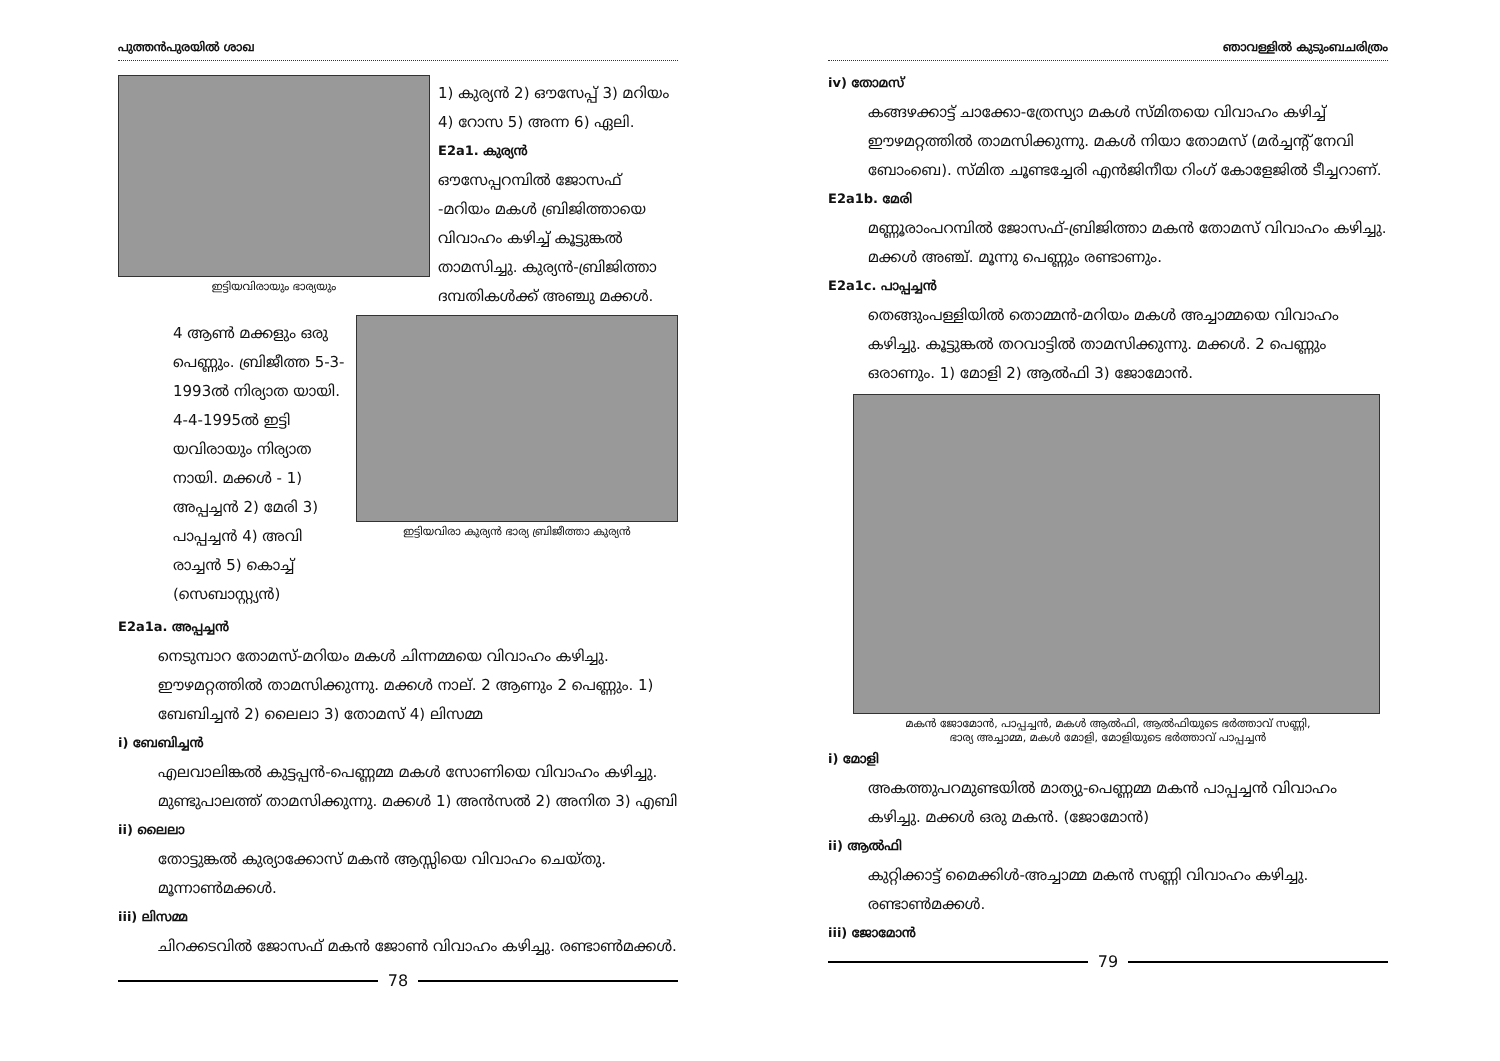പുത്തൻപുരയിൽ ശാഖ
ഇട്ടിയവിരായും ഭാര്യയും
1) കുര്യൻ 2) ഔസേപ്പ് 3) മറിയം 4) റോസ 5) അന്ന 6) ഏലി.
E2a1. കുര്യൻ
ഔസേപ്പറമ്പിൽ ജോസഫ് -മറിയം മകൾ ബ്രിജിത്തായെ വിവാഹം കഴിച്ച് കൂട്ടുങ്കൽ താമസിച്ചു. കുര്യൻ-ബ്രിജിത്താ ദമ്പതികൾക്ക് അഞ്ചു മക്കൾ.
4 ആൺ മക്കളും ഒരു പെണ്ണും. ബ്രിജീത്ത 5-3-1993ൽ നിര്യാത യായി. 4-4-1995ൽ ഇട്ടി യവിരായും നിര്യാത നായി. മക്കൾ - 1) അപ്പച്ചൻ 2) മേരി 3) പാപ്പച്ചൻ 4) അവി രാച്ചൻ 5) കൊച്ച് (സെബാസ്റ്റ്യൻ)
ഇട്ടിയവിരാ കുര്യൻ ഭാര്യ ബ്രിജീത്താ കുര്യൻ
E2a1a. അപ്പച്ചൻ
നെടുമ്പാറ തോമസ്-മറിയം മകൾ ചിന്നമ്മയെ വിവാഹം കഴിച്ചു. ഈഴമറ്റത്തിൽ താമസിക്കുന്നു. മക്കൾ നാല്. 2 ആണും 2 പെണ്ണും. 1) ബേബിച്ചൻ 2) ലൈലാ 3) തോമസ് 4) ലിസമ്മ
i) ബേബിച്ചൻ
എലവാലിങ്കൽ കുട്ടപ്പൻ-പെണ്ണമ്മ മകൾ സോണിയെ വിവാഹം കഴിച്ചു. മുണ്ടുപാലത്ത് താമസിക്കുന്നു. മക്കൾ 1) അൻസൽ 2) അനിത 3) എബി
ii) ലൈലാ
തോട്ടുങ്കൽ കുര്യാക്കോസ് മകൻ ആസ്സിയെ വിവാഹം ചെയ്തു. മൂന്നാൺമക്കൾ.
iii) ലിസമ്മ
ചിറക്കടവിൽ ജോസഫ് മകൻ ജോൺ വിവാഹം കഴിച്ചു. രണ്ടാൺമക്കൾ.
78
ഞാവള്ളിൽ കുടുംബചരിത്രം
iv) തോമസ്
കങ്ങഴക്കാട്ട് ചാക്കോ-ത്രേസ്യാ മകൾ സ്മിതയെ വിവാഹം കഴിച്ച് ഈഴമറ്റത്തിൽ താമസിക്കുന്നു. മകൾ നിയാ തോമസ് (മർച്ചന്റ് നേവി ബോംബെ). സ്മിത ചൂണ്ടച്ചേരി എൻജിനീയ റിംഗ് കോളേജിൽ ടീച്ചറാണ്.
E2a1b. മേരി
മണ്ണൂരാംപറമ്പിൽ ജോസഫ്-ബ്രിജിത്താ മകൻ തോമസ് വിവാഹം കഴിച്ചു. മക്കൾ അഞ്ച്. മൂന്നു പെണ്ണും രണ്ടാണും.
E2a1c. പാപ്പച്ചൻ
തെങ്ങുംപള്ളിയിൽ തൊമ്മൻ-മറിയം മകൾ അച്ചാമ്മയെ വിവാഹം കഴിച്ചു. കൂട്ടുങ്കൽ തറവാട്ടിൽ താമസിക്കുന്നു. മക്കൾ. 2 പെണ്ണും ഒരാണും. 1) മോളി 2) ആൽഫി 3) ജോമോൻ.
മകൻ ജോമോൻ, പാപ്പച്ചൻ, മകൾ ആൽഫി, ആൽഫിയുടെ ഭർത്താവ് സണ്ണി,
ഭാര്യ അച്ചാമ്മ, മകൾ മോളി, മോളിയുടെ ഭർത്താവ് പാപ്പച്ചൻ
i) മോളി
അകത്തുപറമുണ്ടയിൽ മാത്യു-പെണ്ണമ്മ മകൻ പാപ്പച്ചൻ വിവാഹം കഴിച്ചു. മക്കൾ ഒരു മകൻ. (ജോമോൻ)
ii) ആൽഫി
കുറ്റിക്കാട്ട് മൈക്കിൾ-അച്ചാമ്മ മകൻ സണ്ണി വിവാഹം കഴിച്ചു. രണ്ടാൺമക്കൾ.
iii) ജോമോൻ
79